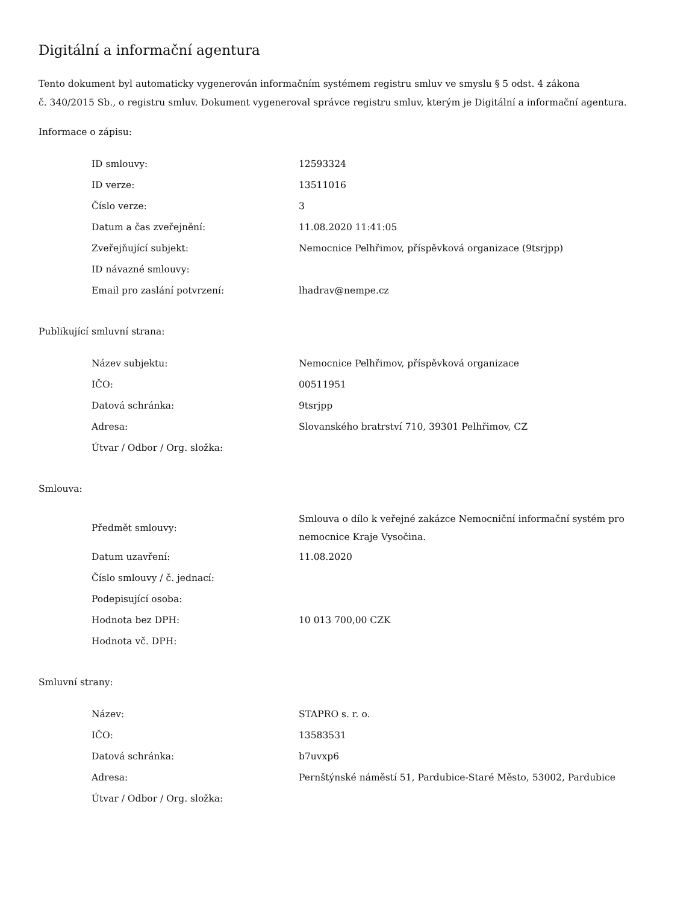Digitální a informační agentura
Tento dokument byl automaticky vygenerován informačním systémem registru smluv ve smyslu § 5 odst. 4 zákona
č. 340/2015 Sb., o registru smluv. Dokument vygeneroval správce registru smluv, kterým je Digitální a informační agentura.
Informace o zápisu:
| ID smlouvy: | 12593324 |
| ID verze: | 13511016 |
| Číslo verze: | 3 |
| Datum a čas zveřejnění: | 11.08.2020 11:41:05 |
| Zveřejňující subjekt: | Nemocnice Pelhřimov, příspěvková organizace (9tsrjpp) |
| ID návazné smlouvy: | |
| Email pro zaslání potvrzení: | lhadrav@nempe.cz |
Publikující smluvní strana:
| Název subjektu: | Nemocnice Pelhřimov, příspěvková organizace |
| IČO: | 00511951 |
| Datová schránka: | 9tsrjpp |
| Adresa: | Slovanského bratrství 710, 39301 Pelhřimov, CZ |
| Útvar / Odbor / Org. složka: | |
Smlouva:
| Předmět smlouvy: | Smlouva o dílo k veřejné zakázce Nemocniční informační systém pro nemocnice Kraje Vysočina. |
| Datum uzavření: | 11.08.2020 |
| Číslo smlouvy / č. jednací: | |
| Podepisující osoba: | |
| Hodnota bez DPH: | 10 013 700,00 CZK |
| Hodnota vč. DPH: | |
Smluvní strany:
| Název: | STAPRO s. r. o. |
| IČO: | 13583531 |
| Datová schránka: | b7uvxp6 |
| Adresa: | Pernštýnské náměstí 51, Pardubice-Staré Město, 53002, Pardubice |
| Útvar / Odbor / Org. složka: | |